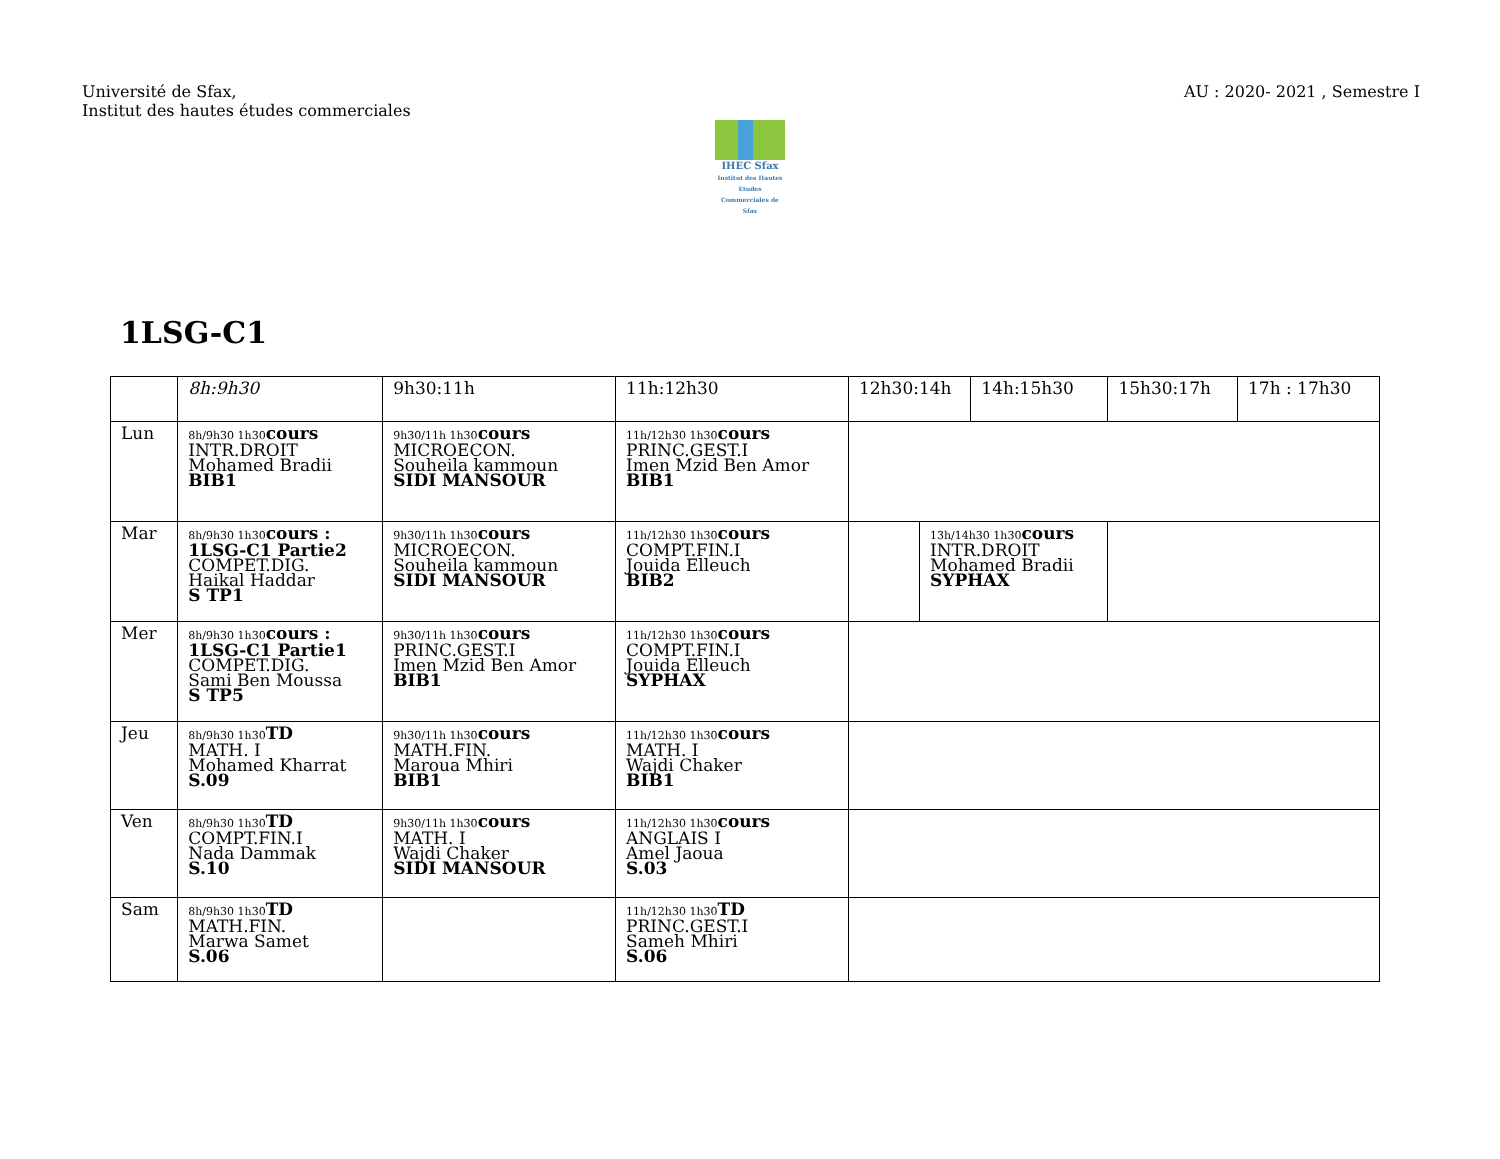Université de Sfax,
Institut des hautes études commerciales
AU : 2020- 2021 , Semestre I
IHEC Sfax
Institut des Hautes Etudes Commerciales de Sfax
1LSG-C1
| | 8h:9h30 | 9h30:11h | 11h:12h30 | 12h30:14h | | 14h:15h30 | 15h30:17h | 17h : 17h30 |
| --- | --- | --- | --- | --- | --- | --- | --- | --- |
| Lun | 8h/9h30 1h30 cours INTR.DROIT Mohamed Bradii BIB1 | 9h30/11h 1h30 cours MICROECON. Souheila kammoun SIDI MANSOUR | 11h/12h30 1h30 cours PRINC.GEST.I Imen Mzid Ben Amor BIB1 | | | | | |
| Mar | 8h/9h30 1h30 cours : 1LSG-C1 Partie2 COMPET.DIG. Haikal Haddar S TP1 | 9h30/11h 1h30 cours MICROECON. Souheila kammoun SIDI MANSOUR | 11h/12h30 1h30 cours COMPT.FIN.I Jouida Elleuch BIB2 | | 13h/14h30 1h30 cours INTR.DROIT Mohamed Bradii SYPHAX | | | |
| Mer | 8h/9h30 1h30 cours : 1LSG-C1 Partie1 COMPET.DIG. Sami Ben Moussa S TP5 | 9h30/11h 1h30 cours PRINC.GEST.I Imen Mzid Ben Amor BIB1 | 11h/12h30 1h30 cours COMPT.FIN.I Jouida Elleuch SYPHAX | | | | | |
| Jeu | 8h/9h30 1h30 TD MATH. I Mohamed Kharrat S.09 | 9h30/11h 1h30 cours MATH.FIN. Maroua Mhiri BIB1 | 11h/12h30 1h30 cours MATH. I Wajdi Chaker BIB1 | | | | | |
| Ven | 8h/9h30 1h30 TD COMPT.FIN.I Nada Dammak S.10 | 9h30/11h 1h30 cours MATH. I Wajdi Chaker SIDI MANSOUR | 11h/12h30 1h30 cours ANGLAIS I Amel Jaoua S.03 | | | | | |
| Sam | 8h/9h30 1h30 TD MATH.FIN. Marwa Samet S.06 | | 11h/12h30 1h30 TD PRINC.GEST.I Sameh Mhiri S.06 | | | | | |